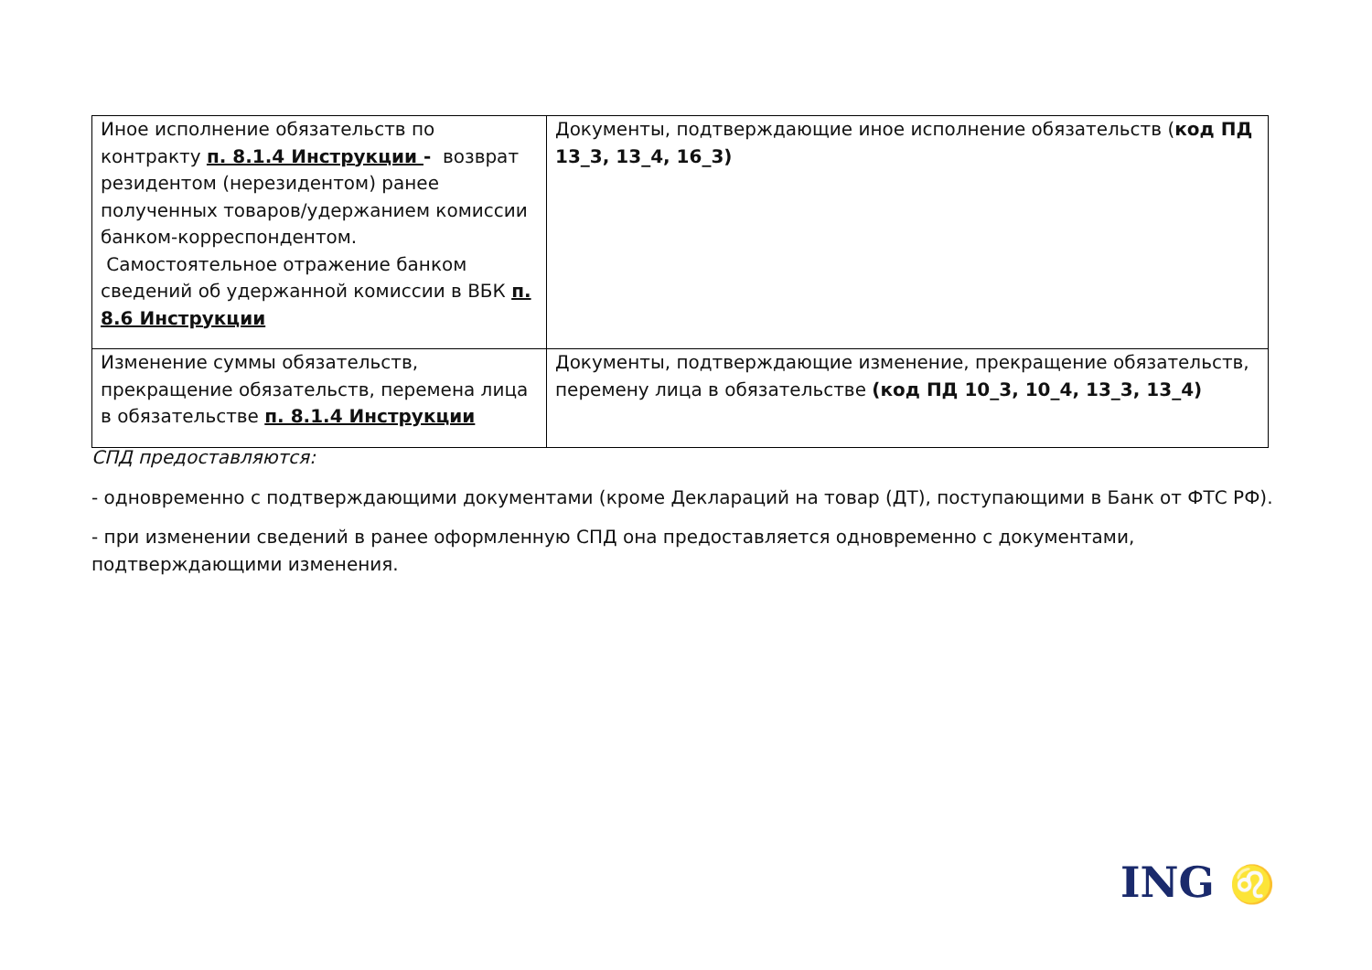| Иное исполнение обязательств по контракту п. 8.1.4 Инструкции - возврат резидентом (нерезидентом) ранее полученных товаров/удержанием комиссии банком-корреспондентом. Самостоятельное отражение банком сведений об удержанной комиссии в ВБК п. 8.6 Инструкции | Документы, подтверждающие иное исполнение обязательств ( код ПД 13_3, 13_4, 16_3) |
| Изменение суммы обязательств, прекращение обязательств, перемена лица в обязательстве п. 8.1.4 Инструкции | Документы, подтверждающие изменение, прекращение обязательств, перемену лица в обязательстве (код ПД 10_3, 10_4, 13_3, 13_4) |
СПД предоставляются:
- одновременно с подтверждающими документами (кроме Деклараций на товар (ДТ), поступающими в Банк от ФТС РФ).
- при изменении сведений в ранее оформленную СПД она предоставляется одновременно с документами, подтверждающими изменения.
ING ♌